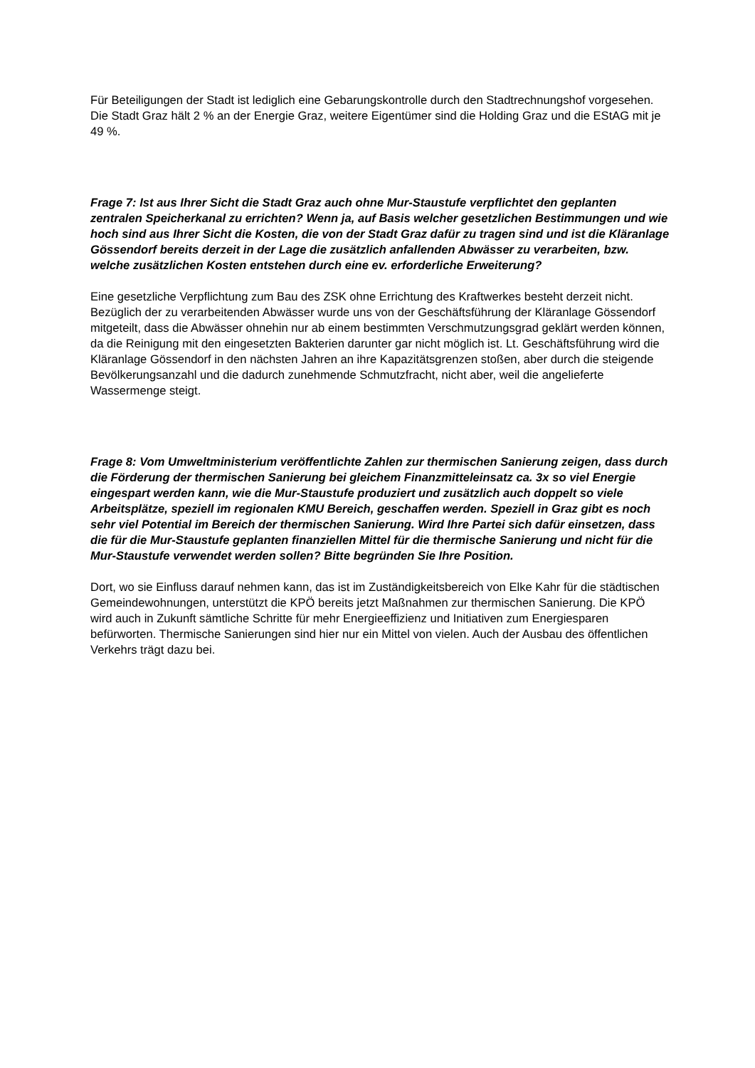Für Beteiligungen der Stadt ist lediglich eine Gebarungskontrolle durch den Stadtrechnungshof vorgesehen. Die Stadt Graz hält 2 % an der Energie Graz, weitere Eigentümer sind die Holding Graz und die EStAG mit je 49 %.
Frage 7: Ist aus Ihrer Sicht die Stadt Graz auch ohne Mur-Staustufe verpflichtet den geplanten zentralen Speicherkanal zu errichten? Wenn ja, auf Basis welcher gesetzlichen Bestimmungen und wie hoch sind aus Ihrer Sicht die Kosten, die von der Stadt Graz dafür zu tragen sind und ist die Kläranlage Gössendorf bereits derzeit in der Lage die zusätzlich anfallenden Abwässer zu verarbeiten, bzw. welche zusätzlichen Kosten entstehen durch eine ev. erforderliche Erweiterung?
Eine gesetzliche Verpflichtung zum Bau des ZSK ohne Errichtung des Kraftwerkes besteht derzeit nicht. Bezüglich der zu verarbeitenden Abwässer wurde uns von der Geschäftsführung der Kläranlage Gössendorf mitgeteilt, dass die Abwässer ohnehin nur ab einem bestimmten Verschmutzungsgrad geklärt werden können, da die Reinigung mit den eingesetzten Bakterien darunter gar nicht möglich ist. Lt. Geschäftsführung wird die Kläranlage Gössendorf in den nächsten Jahren an ihre Kapazitätsgrenzen stoßen, aber durch die steigende Bevölkerungsanzahl und die dadurch zunehmende Schmutzfracht, nicht aber, weil die angelieferte Wassermenge steigt.
Frage 8: Vom Umweltministerium veröffentlichte Zahlen zur thermischen Sanierung zeigen, dass durch die Förderung der thermischen Sanierung bei gleichem Finanzmitteleinsatz ca. 3x so viel Energie eingespart werden kann, wie die Mur-Staustufe produziert und zusätzlich auch doppelt so viele Arbeitsplätze, speziell im regionalen KMU Bereich, geschaffen werden. Speziell in Graz gibt es noch sehr viel Potential im Bereich der thermischen Sanierung. Wird Ihre Partei sich dafür einsetzen, dass die für die Mur-Staustufe geplanten finanziellen Mittel für die thermische Sanierung und nicht für die Mur-Staustufe verwendet werden sollen? Bitte begründen Sie Ihre Position.
Dort, wo sie Einfluss darauf nehmen kann, das ist im Zuständigkeitsbereich von Elke Kahr für die städtischen Gemeindewohnungen, unterstützt die KPÖ bereits jetzt Maßnahmen zur thermischen Sanierung. Die KPÖ wird auch in Zukunft sämtliche Schritte für mehr Energieeffizienz und Initiativen zum Energiesparen befürworten. Thermische Sanierungen sind hier nur ein Mittel von vielen. Auch der Ausbau des öffentlichen Verkehrs trägt dazu bei.